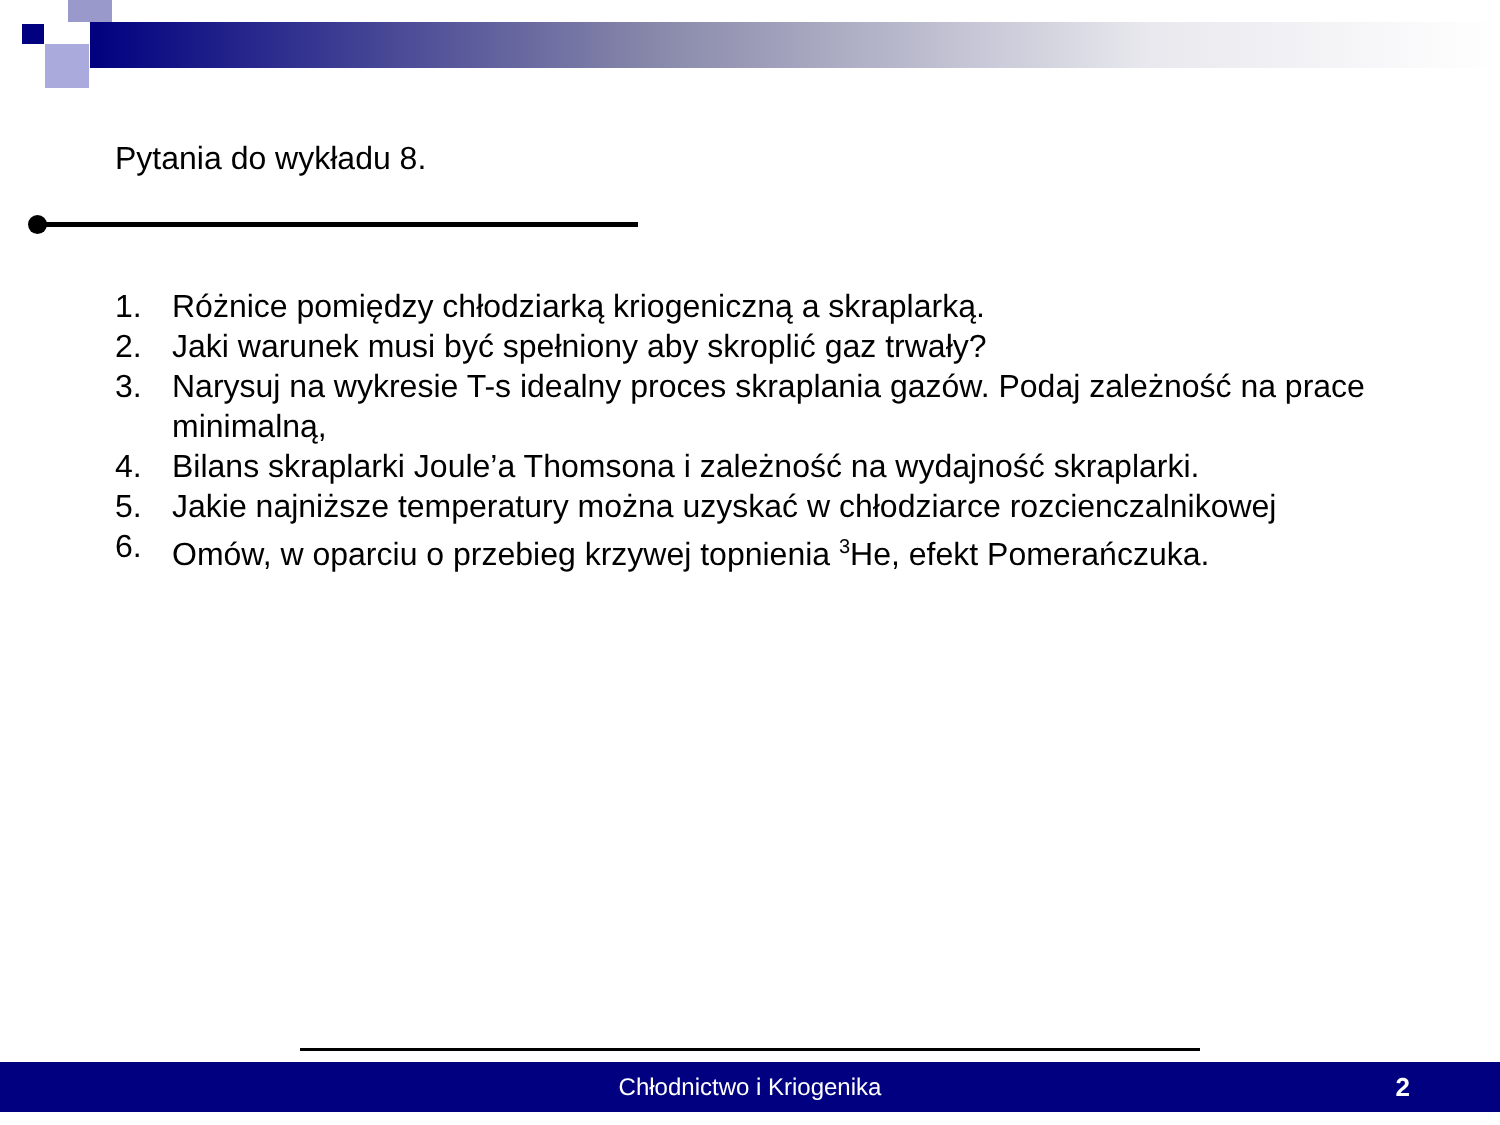Pytania do wykładu 8.
1. Różnice pomiędzy chłodziarką kriogeniczną a skraplarką.
2. Jaki warunek musi być spełniony aby skroplić gaz trwały?
3. Narysuj na wykresie T-s idealny proces skraplania gazów. Podaj zależność na prace minimalną,
4. Bilans skraplarki Joule’a Thomsona i zależność na wydajność skraplarki.
5. Jakie najniższe temperatury można uzyskać w chłodziarce rozcienczalnikowej
6. Omów, w oparciu o przebieg krzywej topnienia <sup>3</sup>He, efekt Pomerańczuka.
Chłodnictwo i Kriogenika
2